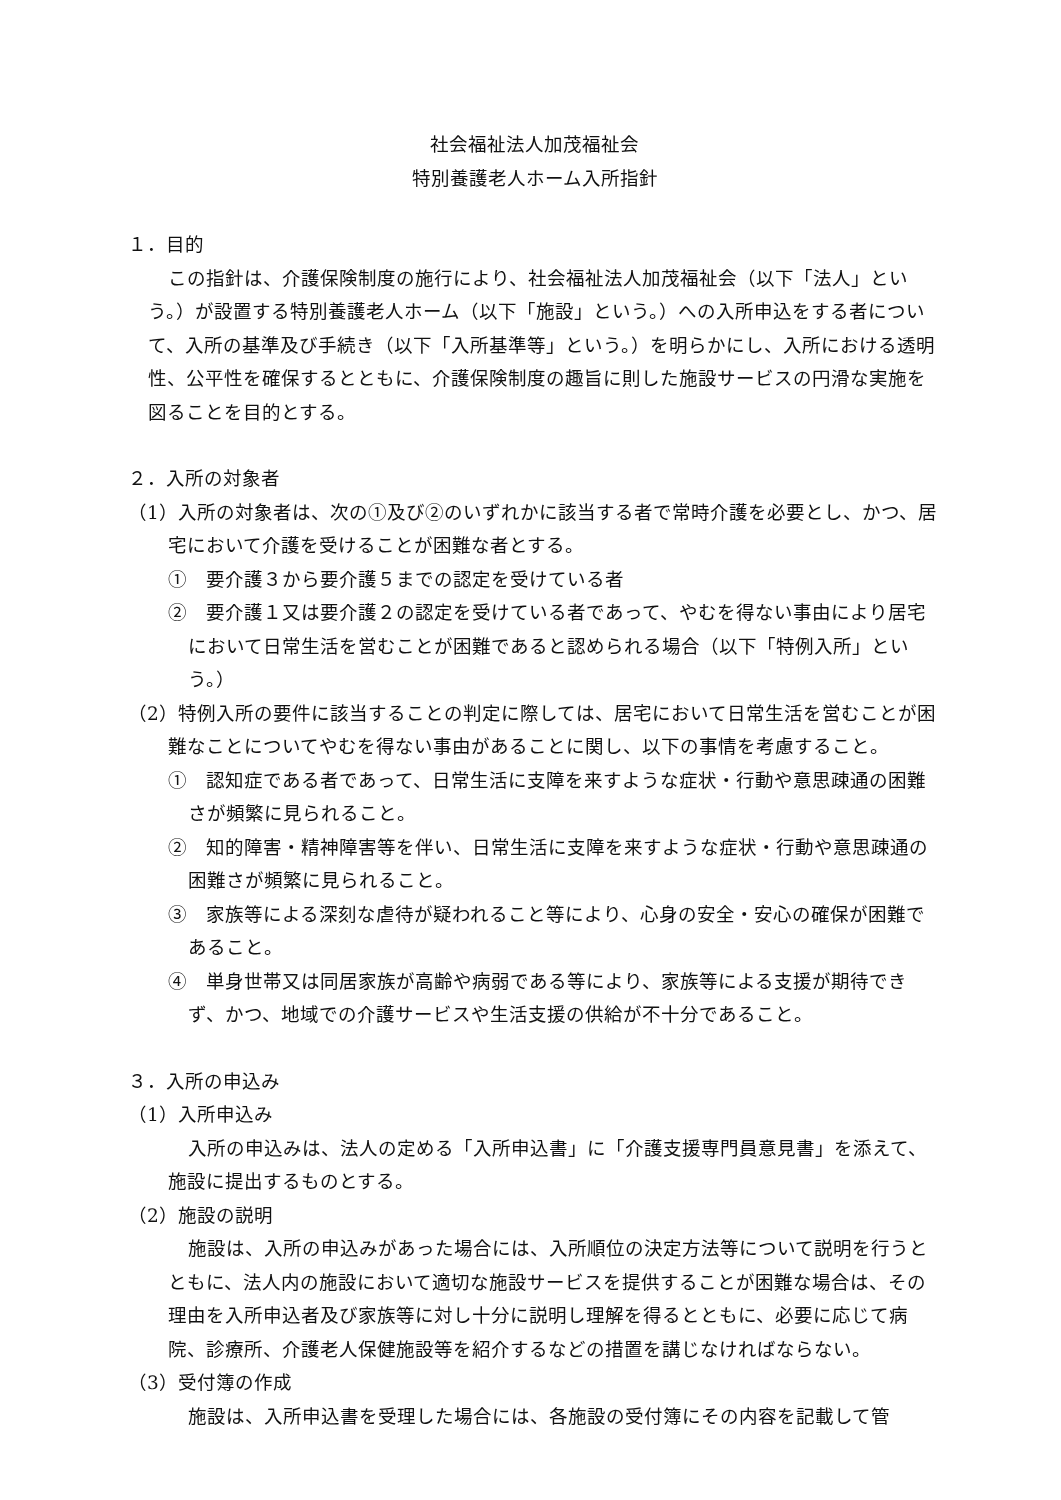社会福祉法人加茂福祉会
特別養護老人ホーム入所指針
１．目的
この指針は、介護保険制度の施行により、社会福祉法人加茂福祉会（以下「法人」という。）が設置する特別養護老人ホーム（以下「施設」という。）への入所申込をする者について、入所の基準及び手続き（以下「入所基準等」という。）を明らかにし、入所における透明性、公平性を確保するとともに、介護保険制度の趣旨に則した施設サービスの円滑な実施を図ることを目的とする。
２．入所の対象者
（1）入所の対象者は、次の①及び②のいずれかに該当する者で常時介護を必要とし、かつ、居宅において介護を受けることが困難な者とする。
①　要介護３から要介護５までの認定を受けている者
②　要介護１又は要介護２の認定を受けている者であって、やむを得ない事由により居宅において日常生活を営むことが困難であると認められる場合（以下「特例入所」という。）
（2）特例入所の要件に該当することの判定に際しては、居宅において日常生活を営むことが困難なことについてやむを得ない事由があることに関し、以下の事情を考慮すること。
①　認知症である者であって、日常生活に支障を来すような症状・行動や意思疎通の困難さが頻繁に見られること。
②　知的障害・精神障害等を伴い、日常生活に支障を来すような症状・行動や意思疎通の困難さが頻繁に見られること。
③　家族等による深刻な虐待が疑われること等により、心身の安全・安心の確保が困難であること。
④　単身世帯又は同居家族が高齢や病弱である等により、家族等による支援が期待できず、かつ、地域での介護サービスや生活支援の供給が不十分であること。
３．入所の申込み
（1）入所申込み
入所の申込みは、法人の定める「入所申込書」に「介護支援専門員意見書」を添えて、施設に提出するものとする。
（2）施設の説明
施設は、入所の申込みがあった場合には、入所順位の決定方法等について説明を行うとともに、法人内の施設において適切な施設サービスを提供することが困難な場合は、その理由を入所申込者及び家族等に対し十分に説明し理解を得るとともに、必要に応じて病院、診療所、介護老人保健施設等を紹介するなどの措置を講じなければならない。
（3）受付簿の作成
施設は、入所申込書を受理した場合には、各施設の受付簿にその内容を記載して管